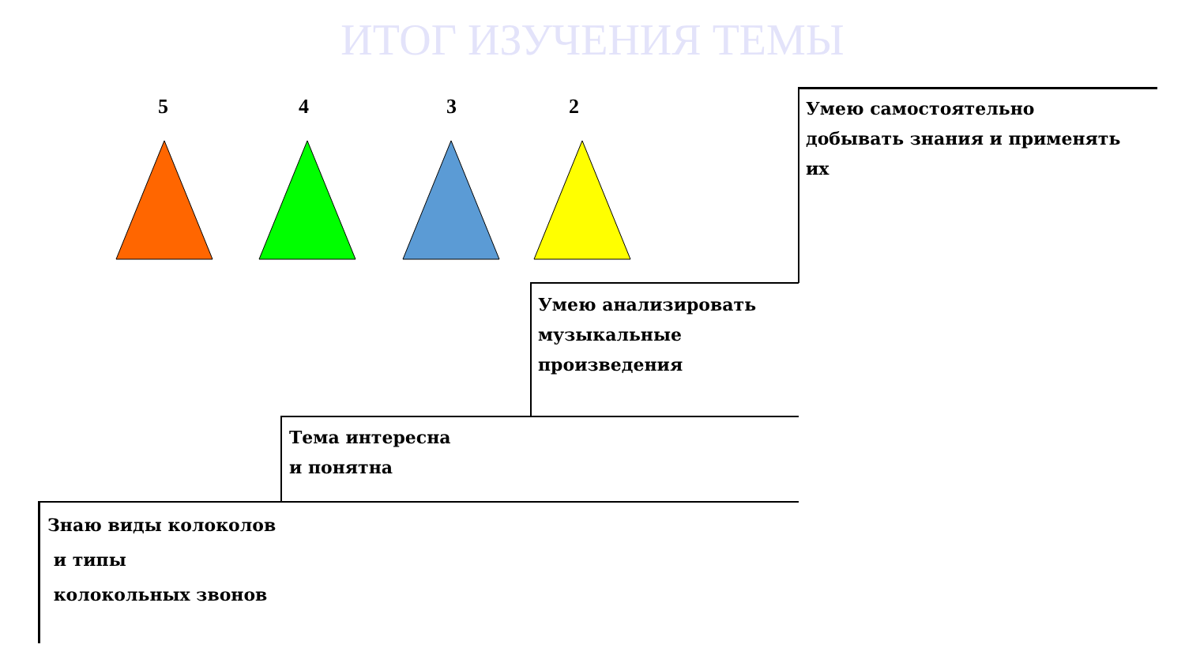ИТОГ ИЗУЧЕНИЯ ТЕМЫ
5 4 3 2
Умею самостоятельно
добывать знания и применять
их
Умею анализировать
музыкальные
произведения
Тема интересна
и понятна
Знаю виды колоколов
и типы
колокольных звонов